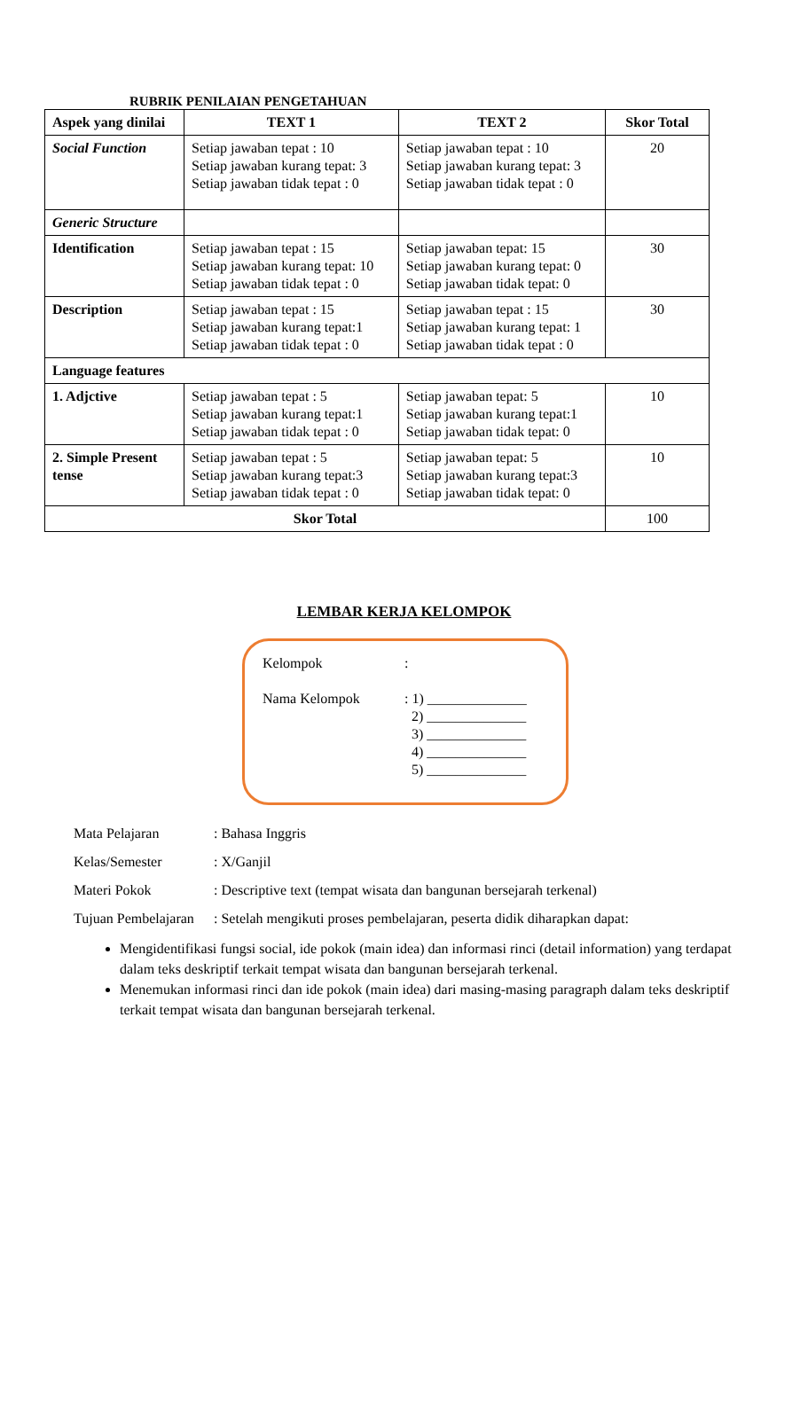RUBRIK PENILAIAN PENGETAHUAN
| Aspek yang dinilai | TEXT 1 | TEXT 2 | Skor Total |
| --- | --- | --- | --- |
| Social Function | Setiap jawaban tepat : 10 Setiap jawaban kurang tepat: 3 Setiap jawaban tidak tepat : 0 | Setiap jawaban tepat : 10 Setiap jawaban kurang tepat: 3 Setiap jawaban tidak tepat : 0 | 20 |
| Generic Structure | | | |
| Identification | Setiap jawaban tepat : 15 Setiap jawaban kurang tepat: 10 Setiap jawaban tidak tepat : 0 | Setiap jawaban tepat: 15 Setiap jawaban kurang tepat: 0 Setiap jawaban tidak tepat: 0 | 30 |
| Description | Setiap jawaban tepat : 15 Setiap jawaban kurang tepat:1 Setiap jawaban tidak tepat : 0 | Setiap jawaban tepat : 15 Setiap jawaban kurang tepat: 1 Setiap jawaban tidak tepat : 0 | 30 |
| Language features | | | |
| 1. Adjctive | Setiap jawaban tepat : 5 Setiap jawaban kurang tepat:1 Setiap jawaban tidak tepat : 0 | Setiap jawaban tepat: 5 Setiap jawaban kurang tepat:1 Setiap jawaban tidak tepat: 0 | 10 |
| 2. Simple Present tense | Setiap jawaban tepat : 5 Setiap jawaban kurang tepat:3 Setiap jawaban tidak tepat : 0 | Setiap jawaban tepat: 5 Setiap jawaban kurang tepat:3 Setiap jawaban tidak tepat: 0 | 10 |
| Skor Total | | | 100 |
LEMBAR KERJA KELOMPOK
Kelompok:
Nama Kelompok: 1) ______________
2) ______________
3) ______________
4) ______________
5) ______________
Mata Pelajaran: Bahasa Inggris
Kelas/Semester: X/Ganjil
Materi Pokok: Descriptive text (tempat wisata dan bangunan bersejarah terkenal)
Tujuan Pembelajaran: Setelah mengikuti proses pembelajaran, peserta didik diharapkan dapat:
Mengidentifikasi fungsi social, ide pokok (main idea) dan informasi rinci (detail information) yang terdapat dalam teks deskriptif terkait tempat wisata dan bangunan bersejarah terkenal.
Menemukan informasi rinci dan ide pokok (main idea) dari masing-masing paragraph dalam teks deskriptif terkait tempat wisata dan bangunan bersejarah terkenal.